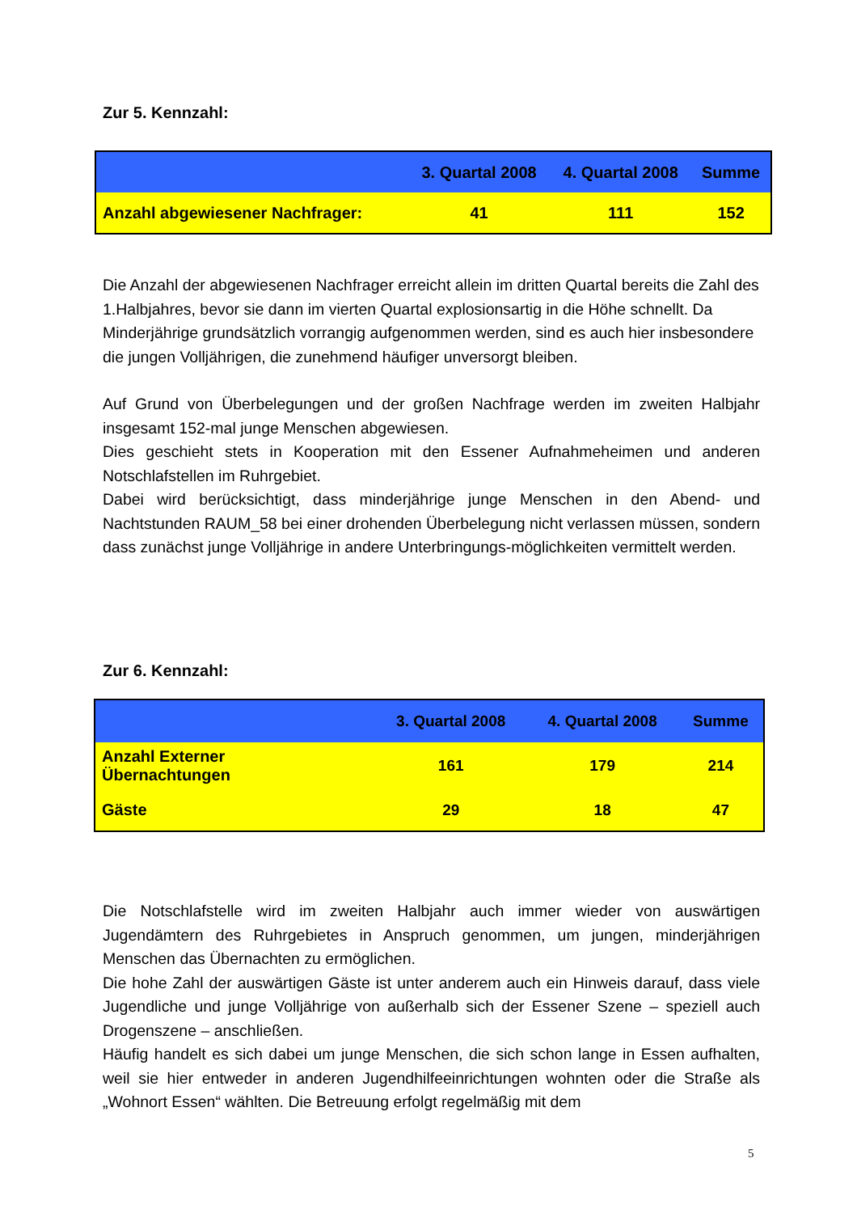Zur 5. Kennzahl:
| | 3. Quartal 2008 | 4. Quartal 2008 | Summe |
| --- | --- | --- | --- |
| Anzahl abgewiesener Nachfrager: | 41 | 111 | 152 |
Die Anzahl der abgewiesenen Nachfrager erreicht allein im dritten Quartal bereits die Zahl des 1.Halbjahres, bevor sie dann im vierten Quartal explosionsartig in die Höhe schnellt. Da Minderjährige grundsätzlich vorrangig aufgenommen werden, sind es auch hier insbesondere die jungen Volljährigen, die zunehmend häufiger unversorgt bleiben.
Auf Grund von Überbelegungen und der großen Nachfrage werden im zweiten Halbjahr insgesamt 152-mal junge Menschen abgewiesen.
Dies geschieht stets in Kooperation mit den Essener Aufnahmeheimen und anderen Notschlafstellen im Ruhrgebiet.
Dabei wird berücksichtigt, dass minderjährige junge Menschen in den Abend- und Nachtstunden RAUM_58 bei einer drohenden Überbelegung nicht verlassen müssen, sondern dass zunächst junge Volljährige in andere Unterbringungs-möglichkeiten vermittelt werden.
Zur 6. Kennzahl:
| | 3. Quartal 2008 | 4. Quartal 2008 | Summe |
| --- | --- | --- | --- |
| Anzahl Externer Übernachtungen | 161 | 179 | 214 |
| Gäste | 29 | 18 | 47 |
Die Notschlafstelle wird im zweiten Halbjahr auch immer wieder von auswärtigen Jugendämtern des Ruhrgebietes in Anspruch genommen, um jungen, minderjährigen Menschen das Übernachten zu ermöglichen.
Die hohe Zahl der auswärtigen Gäste ist unter anderem auch ein Hinweis darauf, dass viele Jugendliche und junge Volljährige von außerhalb sich der Essener Szene – speziell auch Drogenszene – anschließen.
Häufig handelt es sich dabei um junge Menschen, die sich schon lange in Essen aufhalten, weil sie hier entweder in anderen Jugendhilfeeinrichtungen wohnten oder die Straße als „Wohnort Essen“ wählten. Die Betreuung erfolgt regelmäßig mit dem
5